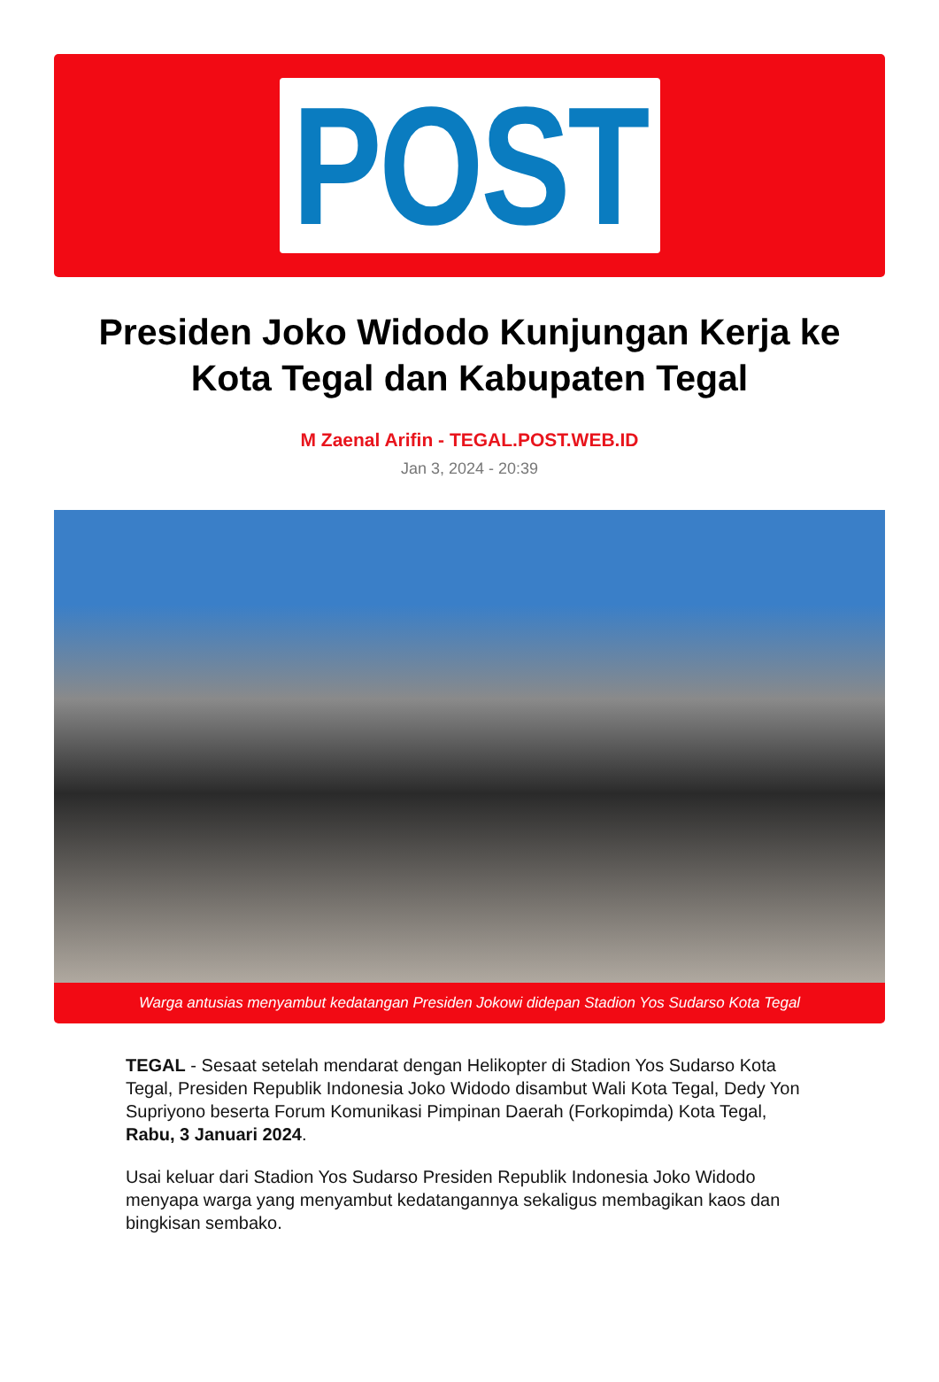POST
Presiden Joko Widodo Kunjungan Kerja ke Kota Tegal dan Kabupaten Tegal
M Zaenal Arifin - TEGAL.POST.WEB.ID
Jan 3, 2024 - 20:39
Warga antusias menyambut kedatangan Presiden Jokowi didepan Stadion Yos Sudarso Kota Tegal
TEGAL - Sesaat setelah mendarat dengan Helikopter di Stadion Yos Sudarso Kota Tegal, Presiden Republik Indonesia Joko Widodo disambut Wali Kota Tegal, Dedy Yon Supriyono beserta Forum Komunikasi Pimpinan Daerah (Forkopimda) Kota Tegal, Rabu, 3 Januari 2024.
Usai keluar dari Stadion Yos Sudarso Presiden Republik Indonesia Joko Widodo menyapa warga yang menyambut kedatangannya sekaligus membagikan kaos dan bingkisan sembako.